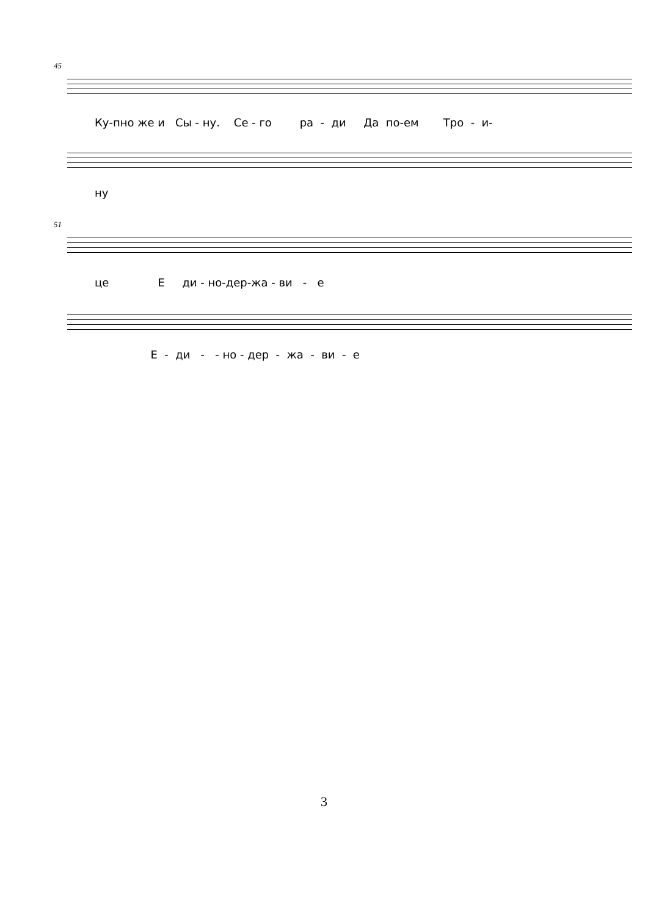45
Ку-пно же и Сы - ну. Се - го ра - ди Да по-ем Тро - и-
ну
51
це Е ди - но-дер-жа - ви - е
Е - ди - - но - дер - жа - ви - е
3